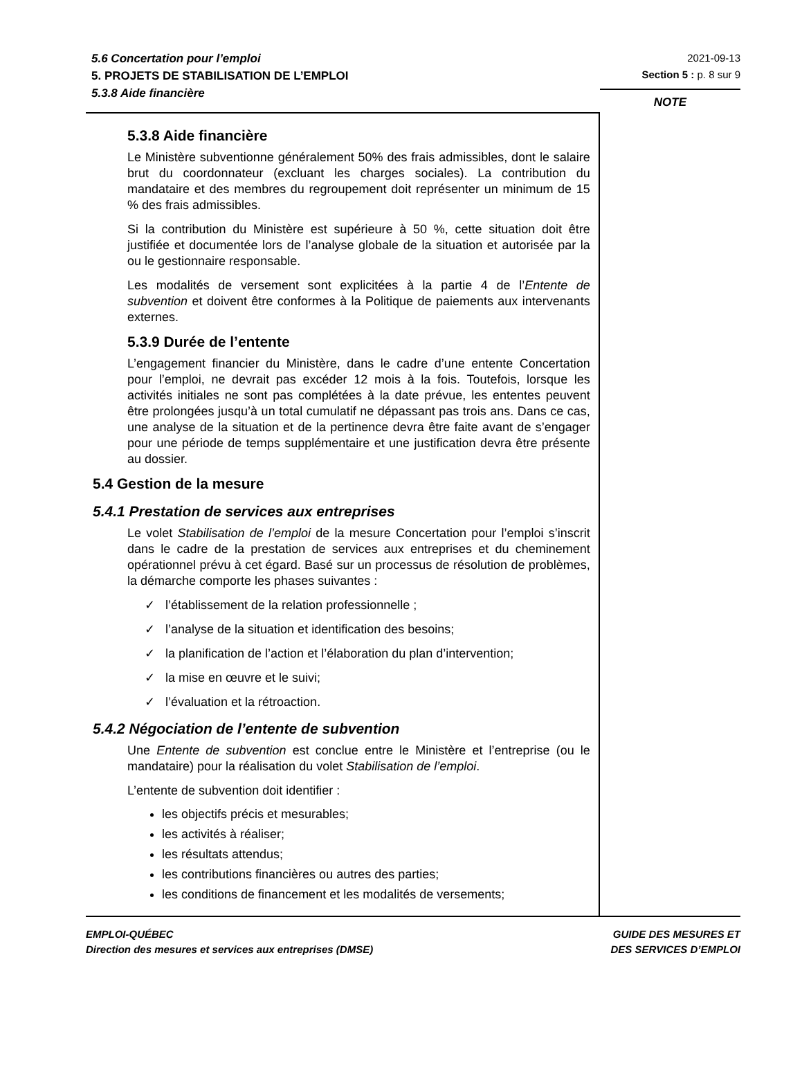5.6 Concertation pour l’emploi
5. PROJETS DE STABILISATION DE L’EMPLOI
5.3.8 Aide financière
2021-09-13
Section 5 : p. 8 sur 9
5.3.8 Aide financière
Le Ministère subventionne généralement 50% des frais admissibles, dont le salaire brut du coordonnateur (excluant les charges sociales). La contribution du mandataire et des membres du regroupement doit représenter un minimum de 15 % des frais admissibles.
Si la contribution du Ministère est supérieure à 50 %, cette situation doit être justifiée et documentée lors de l’analyse globale de la situation et autorisée par la ou le gestionnaire responsable.
Les modalités de versement sont explicitées à la partie 4 de l’Entente de subvention et doivent être conformes à la Politique de paiements aux intervenants externes.
5.3.9 Durée de l’entente
L’engagement financier du Ministère, dans le cadre d’une entente Concertation pour l’emploi, ne devrait pas excéder 12 mois à la fois. Toutefois, lorsque les activités initiales ne sont pas complétées à la date prévue, les ententes peuvent être prolongées jusqu’à un total cumulatif ne dépassant pas trois ans. Dans ce cas, une analyse de la situation et de la pertinence devra être faite avant de s’engager pour une période de temps supplémentaire et une justification devra être présente au dossier.
5.4 Gestion de la mesure
5.4.1 Prestation de services aux entreprises
Le volet Stabilisation de l’emploi de la mesure Concertation pour l’emploi s’inscrit dans le cadre de la prestation de services aux entreprises et du cheminement opérationnel prévu à cet égard. Basé sur un processus de résolution de problèmes, la démarche comporte les phases suivantes :
✓ l’établissement de la relation professionnelle ;
✓ l’analyse de la situation et identification des besoins;
✓ la planification de l’action et l’élaboration du plan d’intervention;
✓ la mise en œuvre et le suivi;
✓ l’évaluation et la rétroaction.
5.4.2 Négociation de l’entente de subvention
Une Entente de subvention est conclue entre le Ministère et l’entreprise (ou le mandataire) pour la réalisation du volet Stabilisation de l’emploi.
L’entente de subvention doit identifier :
les objectifs précis et mesurables;
les activités à réaliser;
les résultats attendus;
les contributions financières ou autres des parties;
les conditions de financement et les modalités de versements;
NOTE
EMPLOI-QUÉBEC
Direction des mesures et services aux entreprises (DMSE)
GUIDE DES MESURES ET
DES SERVICES D’EMPLOI